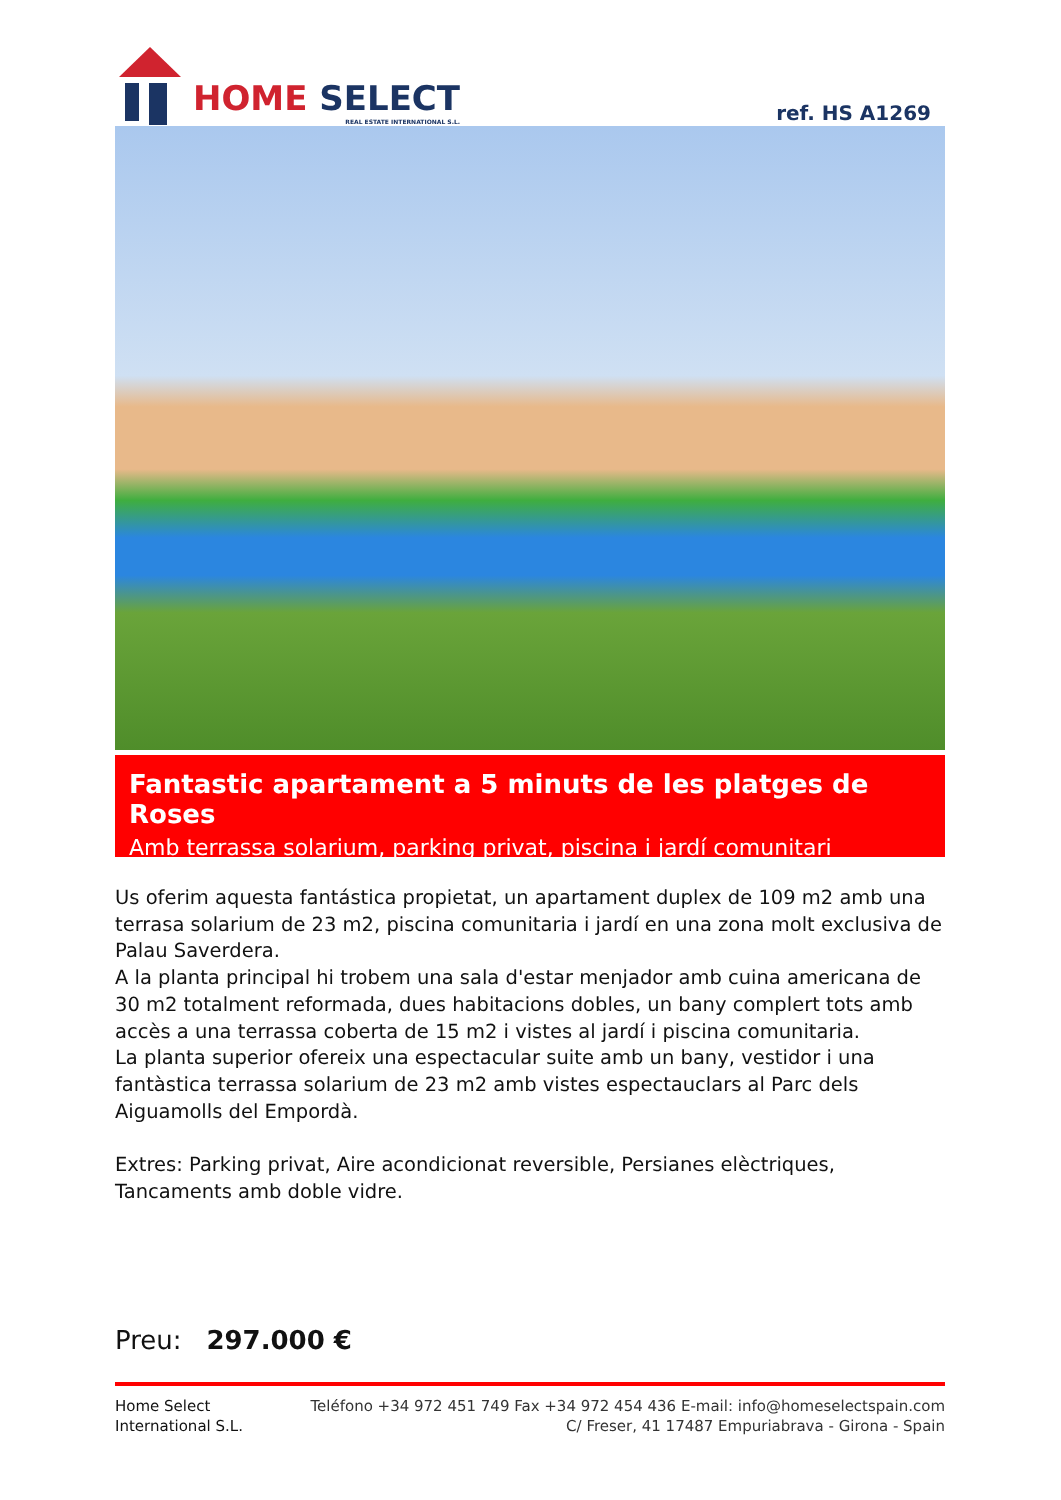HOME SELECT
REAL ESTATE INTERNATIONAL S.L.
ref. HS A1269
Fantastic apartament a 5 minuts de les platges de Roses
Amb terrassa solarium, parking privat, piscina i jardí comunitari
Us oferim aquesta fantástica propietat, un apartament duplex de 109 m2 amb una terrasa solarium de 23 m2, piscina comunitaria i jardí en una zona molt exclusiva de Palau Saverdera.
A la planta principal hi trobem una sala d'estar menjador amb cuina americana de 30 m2 totalment reformada, dues habitacions dobles, un bany complert tots amb accès a una terrassa coberta de 15 m2 i vistes al jardí i piscina comunitaria.
La planta superior ofereix una espectacular suite amb un bany, vestidor i una fantàstica terrassa solarium de 23 m2 amb vistes espectauclars al Parc dels Aiguamolls del Empordà.
Extres: Parking privat, Aire acondicionat reversible, Persianes elèctriques, Tancaments amb doble vidre.
Preu: 297.000 €
Home Select
International S.L.
Teléfono +34 972 451 749 Fax +34 972 454 436 E-mail: info@homeselectspain.com
C/ Freser, 41 17487 Empuriabrava - Girona - Spain